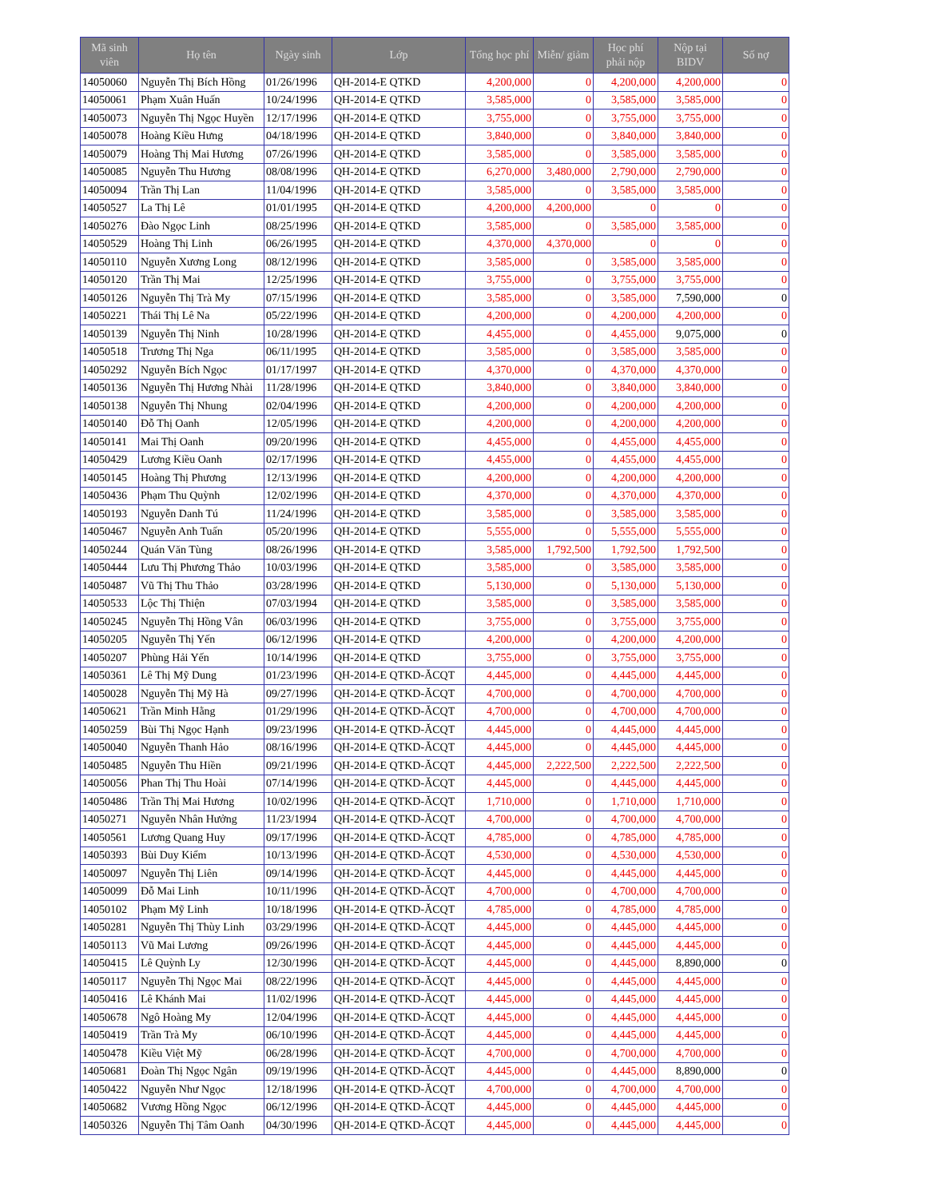| Mã sinh viên | Họ tên | Ngày sinh | Lớp | Tổng học phí | Miễn/ giảm | Học phí phải nộp | Nộp tại BIDV | Số nợ |
| --- | --- | --- | --- | --- | --- | --- | --- | --- |
| 14050060 | Nguyễn Thị Bích Hồng | 01/26/1996 | QH-2014-E QTKD | 4,200,000 | 0 | 4,200,000 | 4,200,000 | 0 |
| 14050061 | Phạm Xuân Huấn | 10/24/1996 | QH-2014-E QTKD | 3,585,000 | 0 | 3,585,000 | 3,585,000 | 0 |
| 14050073 | Nguyễn Thị Ngọc Huyền | 12/17/1996 | QH-2014-E QTKD | 3,755,000 | 0 | 3,755,000 | 3,755,000 | 0 |
| 14050078 | Hoàng Kiều Hưng | 04/18/1996 | QH-2014-E QTKD | 3,840,000 | 0 | 3,840,000 | 3,840,000 | 0 |
| 14050079 | Hoàng Thị Mai Hương | 07/26/1996 | QH-2014-E QTKD | 3,585,000 | 0 | 3,585,000 | 3,585,000 | 0 |
| 14050085 | Nguyễn Thu Hương | 08/08/1996 | QH-2014-E QTKD | 6,270,000 | 3,480,000 | 2,790,000 | 2,790,000 | 0 |
| 14050094 | Trần Thị Lan | 11/04/1996 | QH-2014-E QTKD | 3,585,000 | 0 | 3,585,000 | 3,585,000 | 0 |
| 14050527 | La Thị Lê | 01/01/1995 | QH-2014-E QTKD | 4,200,000 | 4,200,000 | 0 | 0 | 0 |
| 14050276 | Đào Ngọc Linh | 08/25/1996 | QH-2014-E QTKD | 3,585,000 | 0 | 3,585,000 | 3,585,000 | 0 |
| 14050529 | Hoàng Thị Linh | 06/26/1995 | QH-2014-E QTKD | 4,370,000 | 4,370,000 | 0 | 0 | 0 |
| 14050110 | Nguyễn Xương Long | 08/12/1996 | QH-2014-E QTKD | 3,585,000 | 0 | 3,585,000 | 3,585,000 | 0 |
| 14050120 | Trần Thị Mai | 12/25/1996 | QH-2014-E QTKD | 3,755,000 | 0 | 3,755,000 | 3,755,000 | 0 |
| 14050126 | Nguyễn Thị Trà My | 07/15/1996 | QH-2014-E QTKD | 3,585,000 | 0 | 3,585,000 | 7,590,000 | 0 |
| 14050221 | Thái Thị Lê Na | 05/22/1996 | QH-2014-E QTKD | 4,200,000 | 0 | 4,200,000 | 4,200,000 | 0 |
| 14050139 | Nguyễn Thị Ninh | 10/28/1996 | QH-2014-E QTKD | 4,455,000 | 0 | 4,455,000 | 9,075,000 | 0 |
| 14050518 | Trương Thị Nga | 06/11/1995 | QH-2014-E QTKD | 3,585,000 | 0 | 3,585,000 | 3,585,000 | 0 |
| 14050292 | Nguyễn Bích Ngọc | 01/17/1997 | QH-2014-E QTKD | 4,370,000 | 0 | 4,370,000 | 4,370,000 | 0 |
| 14050136 | Nguyễn Thị Hương Nhài | 11/28/1996 | QH-2014-E QTKD | 3,840,000 | 0 | 3,840,000 | 3,840,000 | 0 |
| 14050138 | Nguyễn Thị Nhung | 02/04/1996 | QH-2014-E QTKD | 4,200,000 | 0 | 4,200,000 | 4,200,000 | 0 |
| 14050140 | Đỗ Thị Oanh | 12/05/1996 | QH-2014-E QTKD | 4,200,000 | 0 | 4,200,000 | 4,200,000 | 0 |
| 14050141 | Mai Thị Oanh | 09/20/1996 | QH-2014-E QTKD | 4,455,000 | 0 | 4,455,000 | 4,455,000 | 0 |
| 14050429 | Lương Kiều Oanh | 02/17/1996 | QH-2014-E QTKD | 4,455,000 | 0 | 4,455,000 | 4,455,000 | 0 |
| 14050145 | Hoàng Thị Phương | 12/13/1996 | QH-2014-E QTKD | 4,200,000 | 0 | 4,200,000 | 4,200,000 | 0 |
| 14050436 | Phạm Thu Quỳnh | 12/02/1996 | QH-2014-E QTKD | 4,370,000 | 0 | 4,370,000 | 4,370,000 | 0 |
| 14050193 | Nguyễn Danh Tú | 11/24/1996 | QH-2014-E QTKD | 3,585,000 | 0 | 3,585,000 | 3,585,000 | 0 |
| 14050467 | Nguyễn Anh Tuấn | 05/20/1996 | QH-2014-E QTKD | 5,555,000 | 0 | 5,555,000 | 5,555,000 | 0 |
| 14050244 | Quán Văn Tùng | 08/26/1996 | QH-2014-E QTKD | 3,585,000 | 1,792,500 | 1,792,500 | 1,792,500 | 0 |
| 14050444 | Lưu Thị Phương Thảo | 10/03/1996 | QH-2014-E QTKD | 3,585,000 | 0 | 3,585,000 | 3,585,000 | 0 |
| 14050487 | Vũ Thị Thu Thảo | 03/28/1996 | QH-2014-E QTKD | 5,130,000 | 0 | 5,130,000 | 5,130,000 | 0 |
| 14050533 | Lộc Thị Thiện | 07/03/1994 | QH-2014-E QTKD | 3,585,000 | 0 | 3,585,000 | 3,585,000 | 0 |
| 14050245 | Nguyễn Thị Hồng Vân | 06/03/1996 | QH-2014-E QTKD | 3,755,000 | 0 | 3,755,000 | 3,755,000 | 0 |
| 14050205 | Nguyễn Thị Yến | 06/12/1996 | QH-2014-E QTKD | 4,200,000 | 0 | 4,200,000 | 4,200,000 | 0 |
| 14050207 | Phùng Hải Yến | 10/14/1996 | QH-2014-E QTKD | 3,755,000 | 0 | 3,755,000 | 3,755,000 | 0 |
| 14050361 | Lê Thị Mỹ Dung | 01/23/1996 | QH-2014-E QTKD-ĂCQT | 4,445,000 | 0 | 4,445,000 | 4,445,000 | 0 |
| 14050028 | Nguyễn Thị Mỹ Hà | 09/27/1996 | QH-2014-E QTKD-ĂCQT | 4,700,000 | 0 | 4,700,000 | 4,700,000 | 0 |
| 14050621 | Trần Minh Hằng | 01/29/1996 | QH-2014-E QTKD-ĂCQT | 4,700,000 | 0 | 4,700,000 | 4,700,000 | 0 |
| 14050259 | Bùi Thị Ngọc Hạnh | 09/23/1996 | QH-2014-E QTKD-ĂCQT | 4,445,000 | 0 | 4,445,000 | 4,445,000 | 0 |
| 14050040 | Nguyễn Thanh Hảo | 08/16/1996 | QH-2014-E QTKD-ĂCQT | 4,445,000 | 0 | 4,445,000 | 4,445,000 | 0 |
| 14050485 | Nguyễn Thu Hiền | 09/21/1996 | QH-2014-E QTKD-ĂCQT | 4,445,000 | 2,222,500 | 2,222,500 | 2,222,500 | 0 |
| 14050056 | Phan Thị Thu Hoài | 07/14/1996 | QH-2014-E QTKD-ĂCQT | 4,445,000 | 0 | 4,445,000 | 4,445,000 | 0 |
| 14050486 | Trần Thị Mai Hương | 10/02/1996 | QH-2014-E QTKD-ĂCQT | 1,710,000 | 0 | 1,710,000 | 1,710,000 | 0 |
| 14050271 | Nguyễn Nhân Hưởng | 11/23/1994 | QH-2014-E QTKD-ĂCQT | 4,700,000 | 0 | 4,700,000 | 4,700,000 | 0 |
| 14050561 | Lương Quang Huy | 09/17/1996 | QH-2014-E QTKD-ĂCQT | 4,785,000 | 0 | 4,785,000 | 4,785,000 | 0 |
| 14050393 | Bùi Duy Kiểm | 10/13/1996 | QH-2014-E QTKD-ĂCQT | 4,530,000 | 0 | 4,530,000 | 4,530,000 | 0 |
| 14050097 | Nguyễn Thị Liên | 09/14/1996 | QH-2014-E QTKD-ĂCQT | 4,445,000 | 0 | 4,445,000 | 4,445,000 | 0 |
| 14050099 | Đỗ Mai Linh | 10/11/1996 | QH-2014-E QTKD-ĂCQT | 4,700,000 | 0 | 4,700,000 | 4,700,000 | 0 |
| 14050102 | Phạm Mỹ Linh | 10/18/1996 | QH-2014-E QTKD-ĂCQT | 4,785,000 | 0 | 4,785,000 | 4,785,000 | 0 |
| 14050281 | Nguyễn Thị Thùy Linh | 03/29/1996 | QH-2014-E QTKD-ĂCQT | 4,445,000 | 0 | 4,445,000 | 4,445,000 | 0 |
| 14050113 | Vũ Mai Lương | 09/26/1996 | QH-2014-E QTKD-ĂCQT | 4,445,000 | 0 | 4,445,000 | 4,445,000 | 0 |
| 14050415 | Lê Quỳnh Ly | 12/30/1996 | QH-2014-E QTKD-ĂCQT | 4,445,000 | 0 | 4,445,000 | 8,890,000 | 0 |
| 14050117 | Nguyễn Thị Ngọc Mai | 08/22/1996 | QH-2014-E QTKD-ĂCQT | 4,445,000 | 0 | 4,445,000 | 4,445,000 | 0 |
| 14050416 | Lê Khánh Mai | 11/02/1996 | QH-2014-E QTKD-ĂCQT | 4,445,000 | 0 | 4,445,000 | 4,445,000 | 0 |
| 14050678 | Ngô Hoàng My | 12/04/1996 | QH-2014-E QTKD-ĂCQT | 4,445,000 | 0 | 4,445,000 | 4,445,000 | 0 |
| 14050419 | Trần Trà My | 06/10/1996 | QH-2014-E QTKD-ĂCQT | 4,445,000 | 0 | 4,445,000 | 4,445,000 | 0 |
| 14050478 | Kiều Việt Mỹ | 06/28/1996 | QH-2014-E QTKD-ĂCQT | 4,700,000 | 0 | 4,700,000 | 4,700,000 | 0 |
| 14050681 | Đoàn Thị Ngọc Ngân | 09/19/1996 | QH-2014-E QTKD-ĂCQT | 4,445,000 | 0 | 4,445,000 | 8,890,000 | 0 |
| 14050422 | Nguyễn Như Ngọc | 12/18/1996 | QH-2014-E QTKD-ĂCQT | 4,700,000 | 0 | 4,700,000 | 4,700,000 | 0 |
| 14050682 | Vương Hồng Ngọc | 06/12/1996 | QH-2014-E QTKD-ĂCQT | 4,445,000 | 0 | 4,445,000 | 4,445,000 | 0 |
| 14050326 | Nguyễn Thị Tâm Oanh | 04/30/1996 | QH-2014-E QTKD-ĂCQT | 4,445,000 | 0 | 4,445,000 | 4,445,000 | 0 |